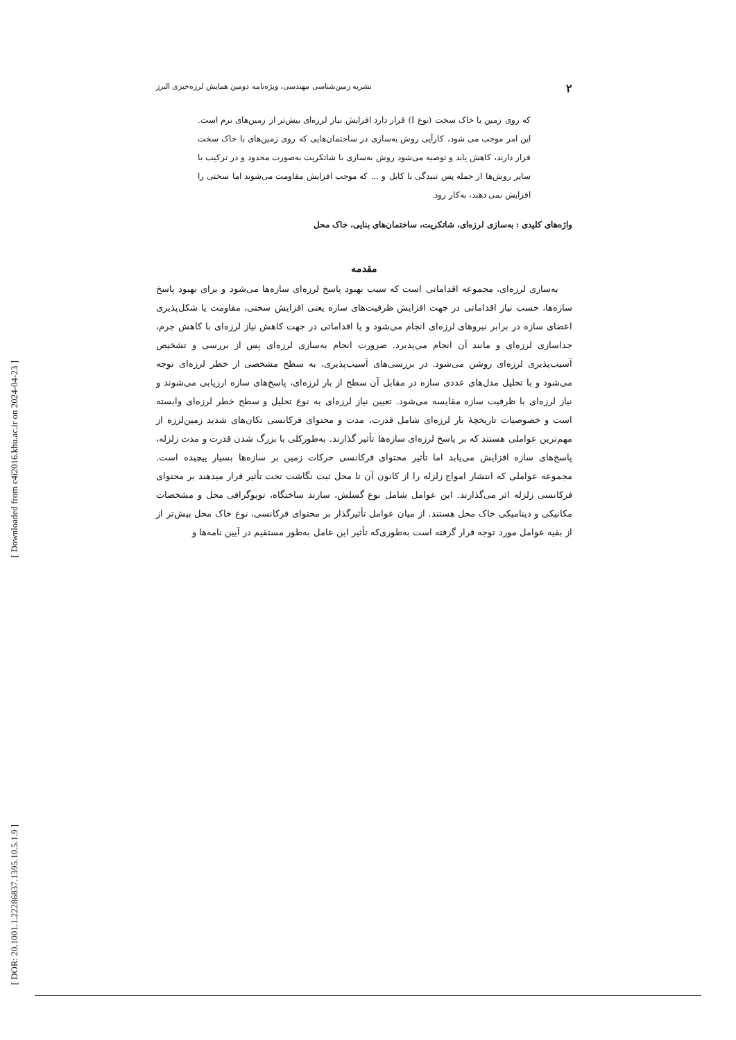[ Downloaded from c4i2016.khu.ac.ir on 2024-04-23 ]
[ DOR: 20.1001.1.22286837.1395.10.5.1.9 ]
۲ نشریه زمین‌شناسی مهندسی، ویژه‌نامه دومین همایش لرزه‌خیزی البرز
که روی زمین با خاک سخت (نوع I) قرار دارد افزایش نیاز لرزه‌ای بیش‌تر از زمین‌های نرم است. این امر موجب می شود، کارآیی روش به‌سازی در ساختمان‌هایی که روی زمین‌های با خاک سخت قرار دارند، کاهش یابد و توصیه می‌شود روش به‌سازی با شاتکریت به‌صورت محدود و در ترکیب با سایر روش‌ها از جمله پس تنیدگی با کابل و ... که موجب افزایش مقاومت می‌شوند اما سختی را افزایش نمی دهند، به‌کار رود.
واژه‌های کلیدی : به‌سازی لرزه‌ای، شاتکریت، ساختمان‌های بنایی، خاک محل
مقدمه
به‌سازی لرزه‌ای، مجموعه اقداماتی است که سبب بهبود پاسخ لرزه‌ای سازه‌ها می‌شود و برای بهبود پاسخ سازه‌ها، حسب نیاز اقداماتی در جهت افزایش ظرفیت‌های سازه یعنی افزایش سختی، مقاومت یا شکل‌پذیری اعضای سازه در برابر نیروهای لرزه‌ای انجام می‌شود و یا اقداماتی در جهت کاهش نیاز لرزه‌ای با کاهش جرم، جداسازی لرزه‌ای و مانند آن انجام می‌پذیرد. ضرورت انجام به‌سازی لرزه‌ای پس از بررسی و تشخیص آسیب‌پذیری لرزه‌ای روشن می‌شود. در بررسی‌های آسیب‌پذیری، به سطح مشخصی از خطر لرزه‌ای توجه می‌شود و با تحلیل مدل‌های عددی سازه در مقابل آن سطح از بار لرزه‌ای، پاسخ‌های سازه ارزیابی می‌شوند و نیاز لرزه‌ای با ظرفیت سازه مقایسه می‌شود. تعیین نیاز لرزه‌ای به نوع تحلیل و سطح خطر لرزه‌ای وابسته است و خصوصیات تاریخچهٔ بار لرزه‌ای شامل قدرت، مدت و محتوای فرکانسی تکان‌های شدید زمین‌لرزه از مهم‌ترین عواملی هستند که بر پاسخ لرزه‌ای سازه‌ها تأثیر گذارند. به‌طورکلی با بزرگ شدن قدرت و مدت زلزله، پاسخ‌های سازه افزایش می‌یابد اما تأثیر محتوای فرکانسی حرکات زمین بر سازه‌ها بسیار پیچیده است. مجموعه عواملی که انتشار امواج زلزله را از کانون آن تا محل ثبت نگاشت تحت تأثیر قرار میدهند بر محتوای فرکانسی زلزله اثر می‌گذارند. این عوامل شامل نوع گسلش، سازند ساختگاه، توپوگرافی محل و مشخصات مکانیکی و دینامیکی خاک محل هستند. از میان عوامل تأثیرگذار بر محتوای فرکانسی، نوع خاک محل بیش‌تر از از بقیه عوامل مورد توجه قرار گرفته است به‌طوری‌که تأثیر این عامل به‌طور مستقیم در آیین نامه‌ها و